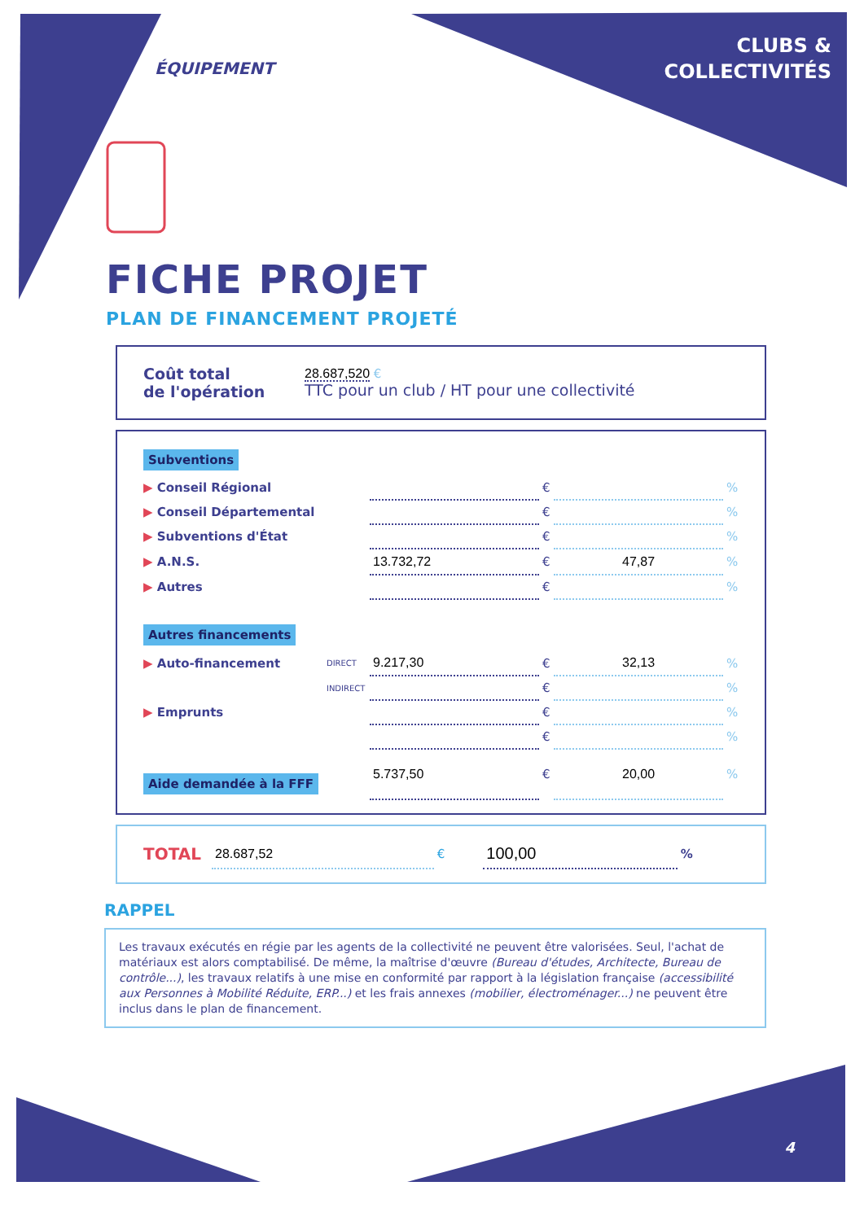ÉQUIPEMENT
CLUBS &
COLLECTIVITÉS
FICHE PROJET
PLAN DE FINANCEMENT PROJETÉ
| Coût total de l'opération | 28.687,520 € TTC pour un club / HT pour une collectivité |
| Subventions | | | | | |
| ▶ Conseil Régional | | | € | | % |
| ▶ Conseil Départemental | | | € | | % |
| ▶ Subventions d'État | | | € | | % |
| ▶ A.N.S. | | 13.732,72 | € | 47,87 | % |
| ▶ Autres | | | € | | % |
| Autres financements | | | | | |
| ▶ Auto-financement | DIRECT | 9.217,30 | € | 32,13 | % |
| | INDIRECT | | € | | % |
| ▶ Emprunts | | | € | | % |
| | | | € | | % |
| Aide demandée à la FFF | | 5.737,50 | € | 20,00 | % |
| TOTAL | 28.687,52 | € | 100,00 | % |
RAPPEL
Les travaux exécutés en régie par les agents de la collectivité ne peuvent être valorisées. Seul, l'achat de matériaux est alors comptabilisé. De même, la maîtrise d'œuvre (Bureau d'études, Architecte, Bureau de contrôle...), les travaux relatifs à une mise en conformité par rapport à la législation française (accessibilité aux Personnes à Mobilité Réduite, ERP...) et les frais annexes (mobilier, électroménager...) ne peuvent être inclus dans le plan de financement.
4